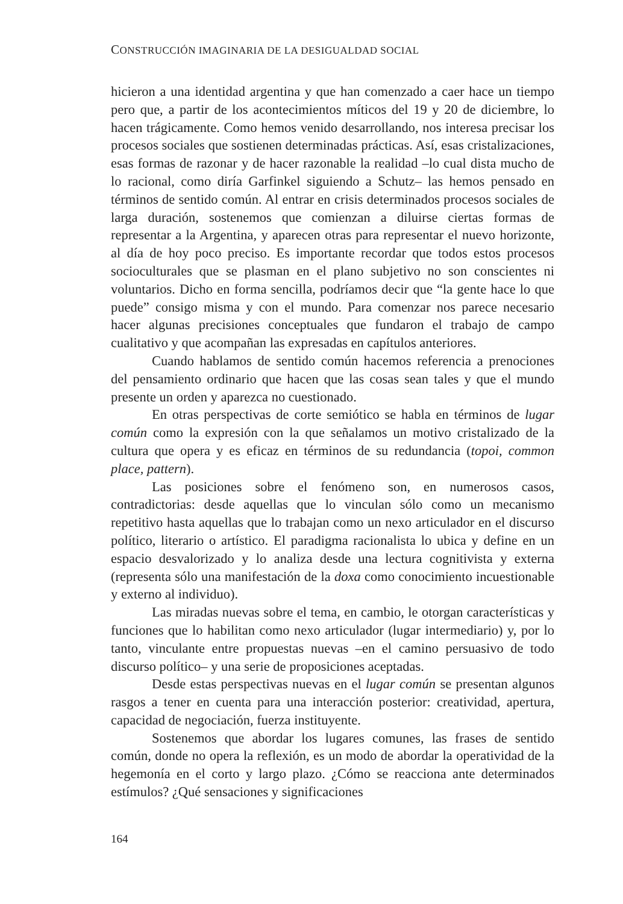CONSTRUCCIÓN IMAGINARIA DE LA DESIGUALDAD SOCIAL
hicieron a una identidad argentina y que han comenzado a caer hace un tiempo pero que, a partir de los acontecimientos míticos del 19 y 20 de diciembre, lo hacen trágicamente. Como hemos venido desarrollando, nos interesa precisar los procesos sociales que sostienen determinadas prácticas. Así, esas cristalizaciones, esas formas de razonar y de hacer razonable la realidad –lo cual dista mucho de lo racional, como diría Garfinkel siguiendo a Schutz– las hemos pensado en términos de sentido común. Al entrar en crisis determinados procesos sociales de larga duración, sostenemos que comienzan a diluirse ciertas formas de representar a la Argentina, y aparecen otras para representar el nuevo horizonte, al día de hoy poco preciso. Es importante recordar que todos estos procesos socioculturales que se plasman en el plano subjetivo no son conscientes ni voluntarios. Dicho en forma sencilla, podríamos decir que “la gente hace lo que puede” consigo misma y con el mundo. Para comenzar nos parece necesario hacer algunas precisiones conceptuales que fundaron el trabajo de campo cualitativo y que acompañan las expresadas en capítulos anteriores.
Cuando hablamos de sentido común hacemos referencia a prenociones del pensamiento ordinario que hacen que las cosas sean tales y que el mundo presente un orden y aparezca no cuestionado.
En otras perspectivas de corte semiótico se habla en términos de lugar común como la expresión con la que señalamos un motivo cristalizado de la cultura que opera y es eficaz en términos de su redundancia (topoi, common place, pattern).
Las posiciones sobre el fenómeno son, en numerosos casos, contradictorias: desde aquellas que lo vinculan sólo como un mecanismo repetitivo hasta aquellas que lo trabajan como un nexo articulador en el discurso político, literario o artístico. El paradigma racionalista lo ubica y define en un espacio desvalorizado y lo analiza desde una lectura cognitivista y externa (representa sólo una manifestación de la doxa como conocimiento incuestionable y externo al individuo).
Las miradas nuevas sobre el tema, en cambio, le otorgan características y funciones que lo habilitan como nexo articulador (lugar intermediario) y, por lo tanto, vinculante entre propuestas nuevas –en el camino persuasivo de todo discurso político– y una serie de proposiciones aceptadas.
Desde estas perspectivas nuevas en el lugar común se presentan algunos rasgos a tener en cuenta para una interacción posterior: creatividad, apertura, capacidad de negociación, fuerza instituyente.
Sostenemos que abordar los lugares comunes, las frases de sentido común, donde no opera la reflexión, es un modo de abordar la operatividad de la hegemonía en el corto y largo plazo. ¿Cómo se reacciona ante determinados estímulos? ¿Qué sensaciones y significaciones
164